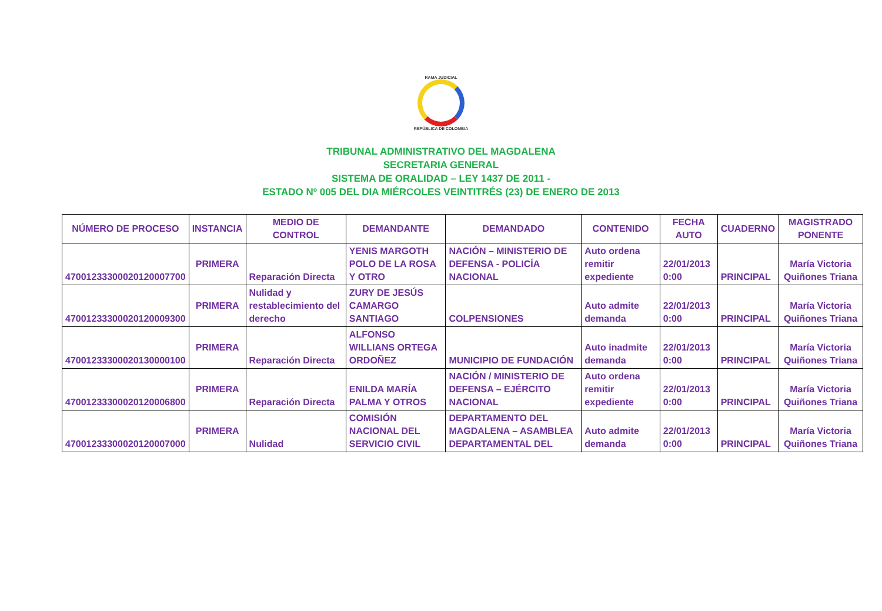RAMA JUDICIAL
REPÚBLICA DE COLOMBIA
TRIBUNAL ADMINISTRATIVO DEL MAGDALENA
SECRETARIA GENERAL
SISTEMA DE ORALIDAD – LEY 1437 DE 2011 -
ESTADO Nº 005 DEL DIA MIÉRCOLES VEINTITRÉS (23) DE ENERO DE 2013
| NÚMERO DE PROCESO | INSTANCIA | MEDIO DE CONTROL | DEMANDANTE | DEMANDADO | CONTENIDO | FECHA AUTO | CUADERNO | MAGISTRADO PONENTE |
| --- | --- | --- | --- | --- | --- | --- | --- | --- |
| 47001233300020120007700 | PRIMERA | Reparación Directa | YENIS MARGOTH POLO DE LA ROSA Y OTRO | NACIÓN – MINISTERIO DE DEFENSA - POLICÍA NACIONAL | Auto ordena remitir expediente | 22/01/2013 0:00 | PRINCIPAL | María Victoria Quiñones Triana |
| 47001233300020120009300 | PRIMERA | Nulidad y restablecimiento del derecho | ZURY DE JESÚS CAMARGO SANTIAGO | COLPENSIONES | Auto admite demanda | 22/01/2013 0:00 | PRINCIPAL | María Victoria Quiñones Triana |
| 47001233300020130000100 | PRIMERA | Reparación Directa | ALFONSO WILLIANS ORTEGA ORDOÑEZ | MUNICIPIO DE FUNDACIÓN | Auto inadmite demanda | 22/01/2013 0:00 | PRINCIPAL | María Victoria Quiñones Triana |
| 47001233300020120006800 | PRIMERA | Reparación Directa | ENILDA MARÍA PALMA Y OTROS | NACIÓN / MINISTERIO DE DEFENSA – EJÉRCITO NACIONAL | Auto ordena remitir expediente | 22/01/2013 0:00 | PRINCIPAL | María Victoria Quiñones Triana |
| 47001233300020120007000 | PRIMERA | Nulidad | COMISIÓN NACIONAL DEL SERVICIO CIVIL | DEPARTAMENTO DEL MAGDALENA – ASAMBLEA DEPARTAMENTAL DEL | Auto admite demanda | 22/01/2013 0:00 | PRINCIPAL | María Victoria Quiñones Triana |